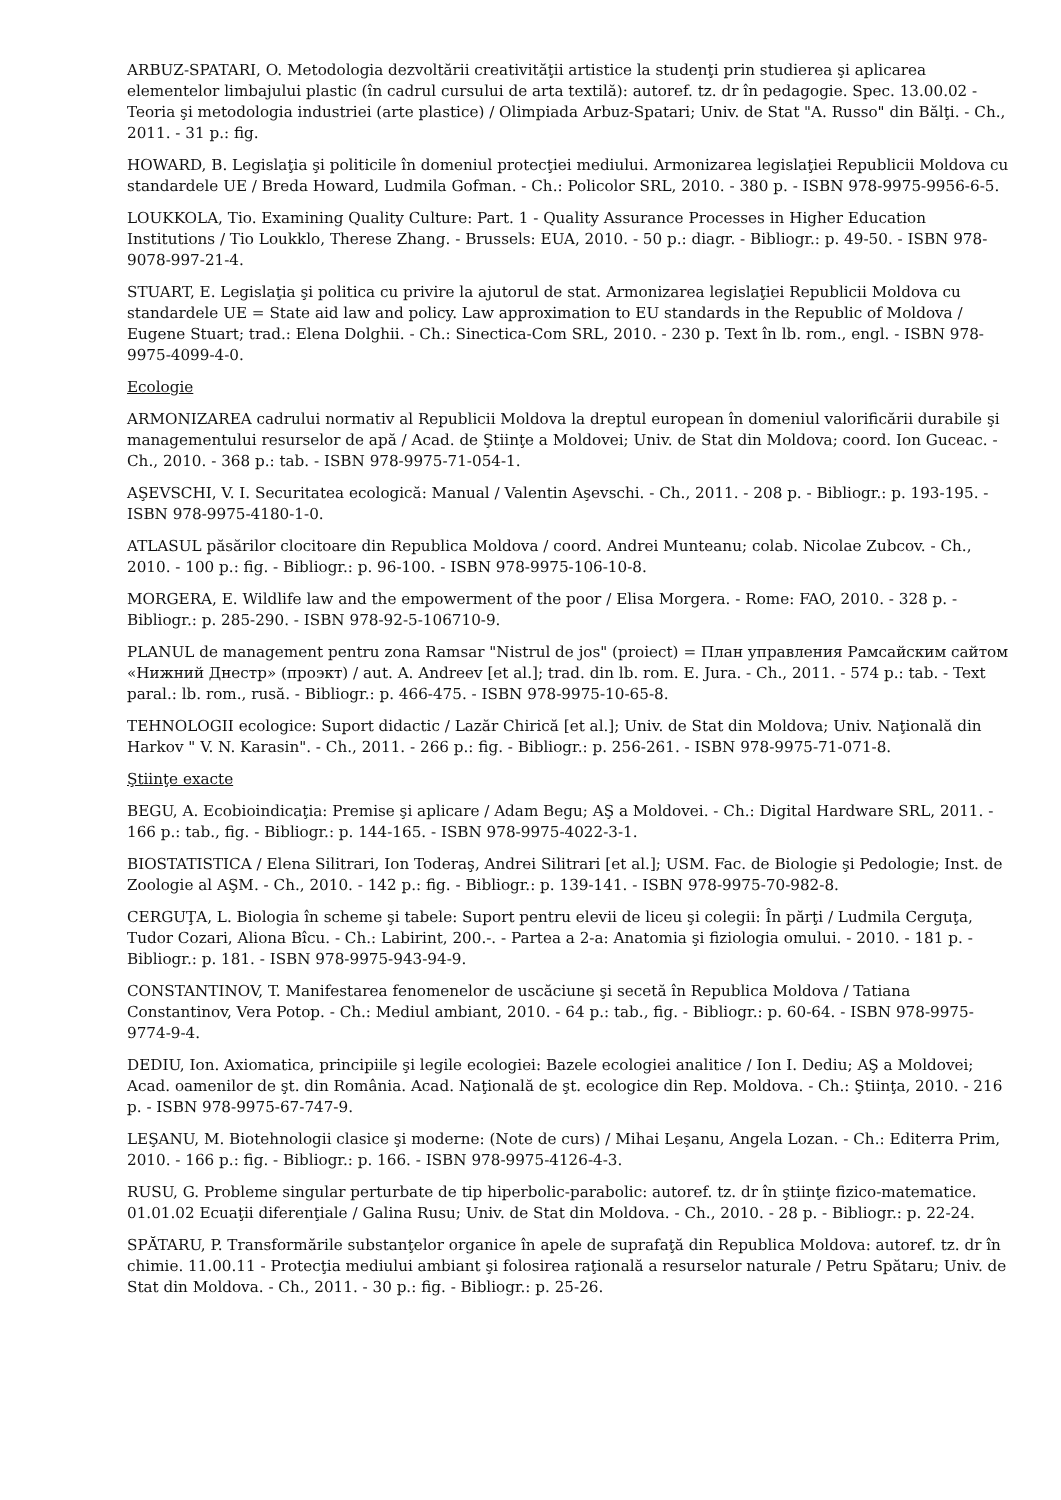ARBUZ-SPATARI, O. Metodologia dezvoltării creativităţii artistice la studenţi prin studierea şi aplicarea elementelor limbajului plastic (în cadrul cursului de arta textilă): autoref. tz. dr în pedagogie. Spec. 13.00.02 - Teoria şi metodologia industriei (arte plastice) / Olimpiada Arbuz-Spatari; Univ. de Stat "A. Russo" din Bălţi. - Ch., 2011. - 31 p.: fig.
HOWARD, B. Legislaţia şi politicile în domeniul protecţiei mediului. Armonizarea legislaţiei Republicii Moldova cu standardele UE / Breda Howard, Ludmila Gofman. - Ch.: Policolor SRL, 2010. - 380 p. - ISBN 978-9975-9956-6-5.
LOUKKOLA, Tio. Examining Quality Culture: Part. 1 - Quality Assurance Processes in Higher Education Institutions / Tio Loukklo, Therese Zhang. - Brussels: EUA, 2010. - 50 p.: diagr. - Bibliogr.: p. 49-50. - ISBN 978-9078-997-21-4.
STUART, E. Legislaţia şi politica cu privire la ajutorul de stat. Armonizarea legislaţiei Republicii Moldova cu standardele UE = State aid law and policy. Law approximation to EU standards in the Republic of Moldova / Eugene Stuart; trad.: Elena Dolghii. - Ch.: Sinectica-Com SRL, 2010. - 230 p. Text în lb. rom., engl. - ISBN 978-9975-4099-4-0.
Ecologie
ARMONIZAREA cadrului normativ al Republicii Moldova la dreptul european în domeniul valorificării durabile şi managementului resurselor de apă / Acad. de Ştiinţe a Moldovei; Univ. de Stat din Moldova; coord. Ion Guceac. - Ch., 2010. - 368 p.: tab. - ISBN 978-9975-71-054-1.
AŞEVSCHI, V. I. Securitatea ecologică: Manual / Valentin Aşevschi. - Ch., 2011. - 208 p. - Bibliogr.: p. 193-195. - ISBN 978-9975-4180-1-0.
ATLASUL păsărilor clocitoare din Republica Moldova / coord. Andrei Munteanu; colab. Nicolae Zubcov. - Ch., 2010. - 100 p.: fig. - Bibliogr.: p. 96-100. - ISBN 978-9975-106-10-8.
MORGERA, E. Wildlife law and the empowerment of the poor / Elisa Morgera. - Rome: FAO, 2010. - 328 p. - Bibliogr.: p. 285-290. - ISBN 978-92-5-106710-9.
PLANUL de management pentru zona Ramsar "Nistrul de jos" (proiect) = План управления Рамсайским сайтом «Нижний Днестр» (проэкт) / aut. A. Andreev [et al.]; trad. din lb. rom. E. Jura. - Ch., 2011. - 574 p.: tab. - Text paral.: lb. rom., rusă. - Bibliogr.: p. 466-475. - ISBN 978-9975-10-65-8.
TEHNOLOGII ecologice: Suport didactic / Lazăr Chirică [et al.]; Univ. de Stat din Moldova; Univ. Naţională din Harkov " V. N. Karasin". - Ch., 2011. - 266 p.: fig. - Bibliogr.: p. 256-261. - ISBN 978-9975-71-071-8.
Ştiinţe exacte
BEGU, A. Ecobioindicaţia: Premise şi aplicare / Adam Begu; AŞ a Moldovei. - Ch.: Digital Hardware SRL, 2011. - 166 p.: tab., fig. - Bibliogr.: p. 144-165. - ISBN 978-9975-4022-3-1.
BIOSTATISTICA / Elena Silitrari, Ion Toderaş, Andrei Silitrari [et al.]; USM. Fac. de Biologie şi Pedologie; Inst. de Zoologie al AŞM. - Ch., 2010. - 142 p.: fig. - Bibliogr.: p. 139-141. - ISBN 978-9975-70-982-8.
CERGUŢA, L. Biologia în scheme şi tabele: Suport pentru elevii de liceu şi colegii: În părţi / Ludmila Cerguţa, Tudor Cozari, Aliona Bîcu. - Ch.: Labirint, 200.-. - Partea a 2-a: Anatomia şi fiziologia omului. - 2010. - 181 p. - Bibliogr.: p. 181. - ISBN 978-9975-943-94-9.
CONSTANTINOV, T. Manifestarea fenomenelor de uscăciune şi secetă în Republica Moldova / Tatiana Constantinov, Vera Potop. - Ch.: Mediul ambiant, 2010. - 64 p.: tab., fig. - Bibliogr.: p. 60-64. - ISBN 978-9975-9774-9-4.
DEDIU, Ion. Axiomatica, principiile şi legile ecologiei: Bazele ecologiei analitice / Ion I. Dediu; AŞ a Moldovei; Acad. oamenilor de şt. din România. Acad. Naţională de şt. ecologice din Rep. Moldova. - Ch.: Ştiinţa, 2010. - 216 p. - ISBN 978-9975-67-747-9.
LEŞANU, M. Biotehnologii clasice şi moderne: (Note de curs) / Mihai Leşanu, Angela Lozan. - Ch.: Editerra Prim, 2010. - 166 p.: fig. - Bibliogr.: p. 166. - ISBN 978-9975-4126-4-3.
RUSU, G. Probleme singular perturbate de tip hiperbolic-parabolic: autoref. tz. dr în ştiinţe fizico-matematice. 01.01.02 Ecuaţii diferenţiale / Galina Rusu; Univ. de Stat din Moldova. - Ch., 2010. - 28 p. - Bibliogr.: p. 22-24.
SPĂTARU, P. Transformările substanţelor organice în apele de suprafaţă din Republica Moldova: autoref. tz. dr în chimie. 11.00.11 - Protecţia mediului ambiant şi folosirea raţională a resurselor naturale / Petru Spătaru; Univ. de Stat din Moldova. - Ch., 2011. - 30 p.: fig. - Bibliogr.: p. 25-26.